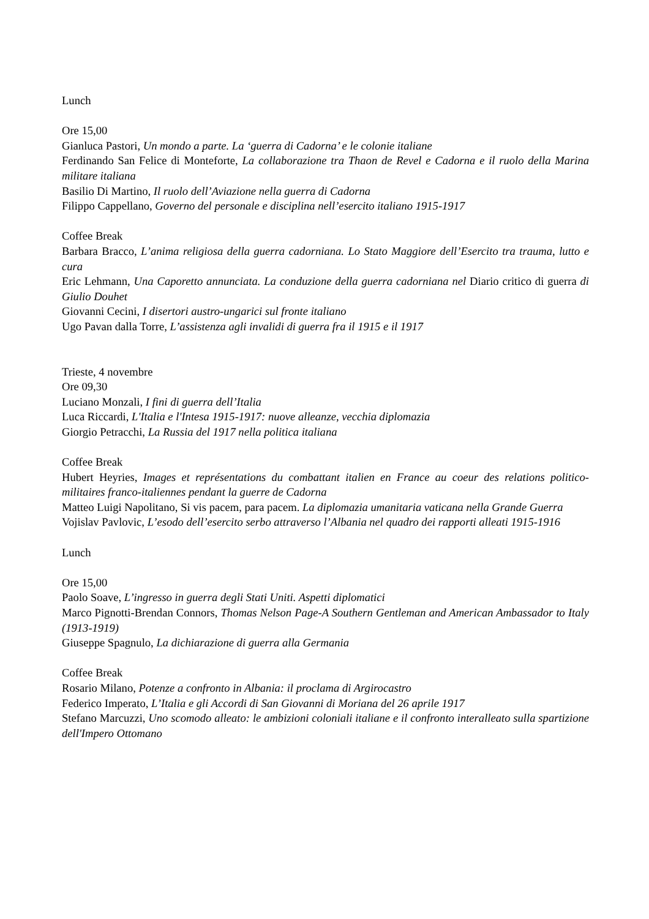Lunch
Ore 15,00
Gianluca Pastori, Un mondo a parte. La ‘guerra di Cadorna’ e le colonie italiane
Ferdinando San Felice di Monteforte, La collaborazione tra Thaon de Revel e Cadorna e il ruolo della Marina militare italiana
Basilio Di Martino, Il ruolo dell’Aviazione nella guerra di Cadorna
Filippo Cappellano, Governo del personale e disciplina nell’esercito italiano 1915-1917
Coffee Break
Barbara Bracco, L’anima religiosa della guerra cadorniana. Lo Stato Maggiore dell’Esercito tra trauma, lutto e cura
Eric Lehmann, Una Caporetto annunciata. La conduzione della guerra cadorniana nel Diario critico di guerra di Giulio Douhet
Giovanni Cecini, I disertori austro-ungarici sul fronte italiano
Ugo Pavan dalla Torre, L’assistenza agli invalidi di guerra fra il 1915 e il 1917
Trieste, 4 novembre
Ore 09,30
Luciano Monzali, I fini di guerra dell’Italia
Luca Riccardi, L'Italia e l'Intesa 1915-1917: nuove alleanze, vecchia diplomazia
Giorgio Petracchi, La Russia del 1917 nella politica italiana
Coffee Break
Hubert Heyries, Images et représentations du combattant italien en France au coeur des relations politico-militaires franco-italiennes pendant la guerre de Cadorna
Matteo Luigi Napolitano, Si vis pacem, para pacem. La diplomazia umanitaria vaticana nella Grande Guerra
Vojislav Pavlovic, L’esodo dell’esercito serbo attraverso l’Albania nel quadro dei rapporti alleati 1915-1916
Lunch
Ore 15,00
Paolo Soave, L’ingresso in guerra degli Stati Uniti. Aspetti diplomatici
Marco Pignotti-Brendan Connors, Thomas Nelson Page-A Southern Gentleman and American Ambassador to Italy (1913-1919)
Giuseppe Spagnulo, La dichiarazione di guerra alla Germania
Coffee Break
Rosario Milano, Potenze a confronto in Albania: il proclama di Argirocastro
Federico Imperato, L’Italia e gli Accordi di San Giovanni di Moriana del 26 aprile 1917
Stefano Marcuzzi, Uno scomodo alleato: le ambizioni coloniali italiane e il confronto interalleato sulla spartizione dell'Impero Ottomano